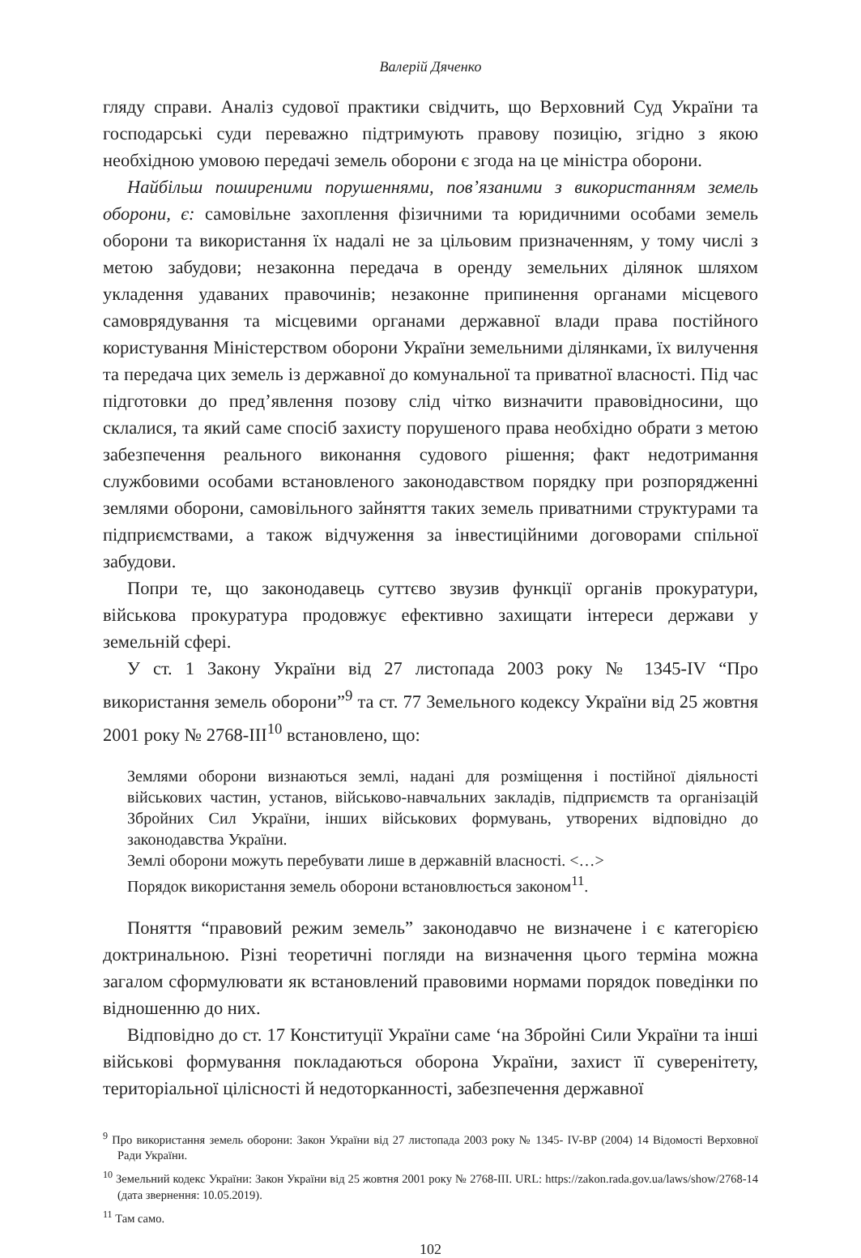Валерій Дяченко
гляду справи. Аналіз судової практики свідчить, що Верховний Суд України та господарські суди переважно підтримують правову позицію, згідно з якою необхідною умовою передачі земель оборони є згода на це міністра оборони.
Найбільш поширеними порушеннями, пов’язаними з використанням земель оборони, є: самовільне захоплення фізичними та юридичними особами земель оборони та використання їх надалі не за цільовим призначенням, у тому числі з метою забудови; незаконна передача в оренду земельних ділянок шляхом укладення удаваних правочинів; незаконне припинення органами місцевого самоврядування та місцевими органами державної влади права постійного користування Міністерством оборони України земельними ділянками, їх вилучення та передача цих земель із державної до комунальної та приватної власності. Під час підготовки до пред’явлення позову слід чітко визначити правовідносини, що склалися, та який саме спосіб захисту порушеного права необхідно обрати з метою забезпечення реального виконання судового рішення; факт недотримання службовими особами встановленого законодавством порядку при розпорядженні землями оборони, самовільного зайняття таких земель приватними структурами та підприємствами, а також відчуження за інвестиційними договорами спільної забудови.
Попри те, що законодавець суттєво звузив функції органів прокуратури, військова прокуратура продовжує ефективно захищати інтереси держави у земельній сфері.
У ст. 1 Закону України від 27 листопада 2003 року № 1345-IV “Про використання земель оборони”<sup>9</sup> та ст. 77 Земельного кодексу України від 25 жовтня 2001 року № 2768-III<sup>10</sup> встановлено, що:
Землями оборони визнаються землі, надані для розміщення і постійної діяльності військових частин, установ, військово-навчальних закладів, підприємств та організацій Збройних Сил України, інших військових формувань, утворених відповідно до законодавства України.
Землі оборони можуть перебувати лише в державній власності. <…>
Порядок використання земель оборони встановлюється законом<sup>11</sup>.
Поняття “правовий режим земель” законодавчо не визначене і є категорією доктринальною. Різні теоретичні погляди на визначення цього терміна можна загалом сформулювати як встановлений правовими нормами порядок поведінки по відношенню до них.
Відповідно до ст. 17 Конституції України саме ‘на Збройні Сили України та інші військові формування покладаються оборона України, захист її суверенітету, територіальної цілісності й недоторканності, забезпечення державної
<sup>9</sup> Про використання земель оборони: Закон України від 27 листопада 2003 року № 1345- IV-ВР (2004) 14 Відомості Верховної Ради України.
<sup>10</sup> Земельний кодекс України: Закон України від 25 жовтня 2001 року № 2768-III. URL: https://zakon.rada.gov.ua/laws/show/2768-14 (дата звернення: 10.05.2019).
<sup>11</sup> Там само.
102